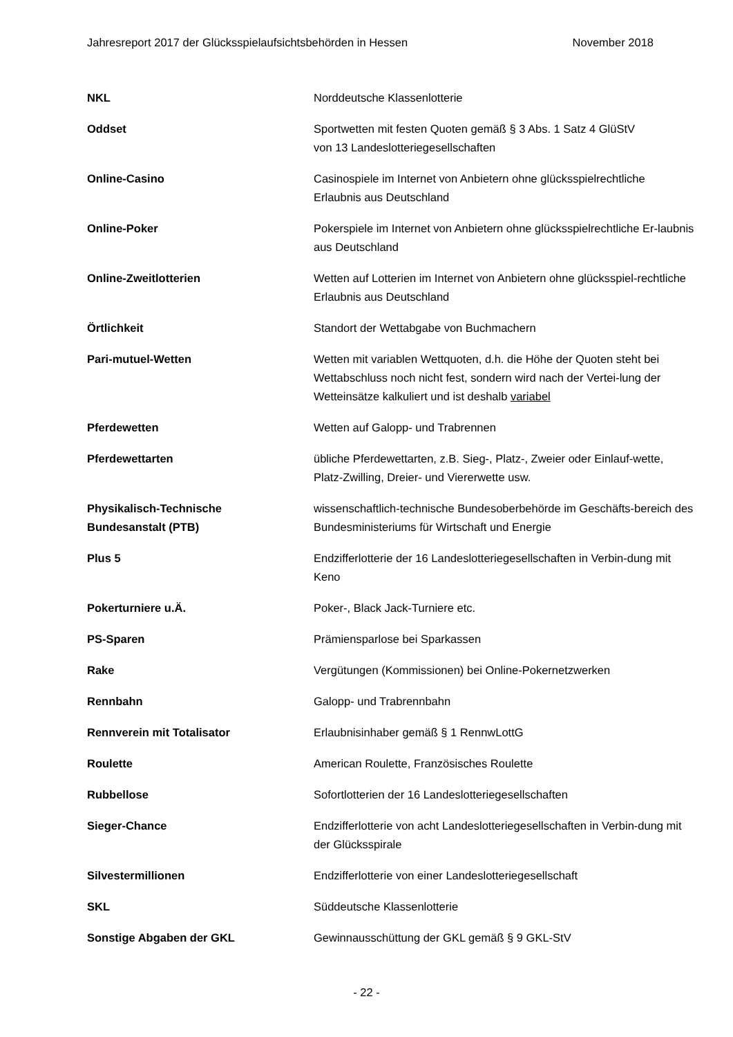Jahresreport 2017 der Glücksspielaufsichtsbehörden in Hessen November 2018
NKL Norddeutsche Klassenlotterie
Oddset Sportwetten mit festen Quoten gemäß § 3 Abs. 1 Satz 4 GlüStV
von 13 Landeslotteriegesellschaften
Online-Casino Casinospiele im Internet von Anbietern ohne glücksspielrechtliche Erlaubnis aus Deutschland
Online-Poker Pokerspiele im Internet von Anbietern ohne glücksspielrechtliche Er-laubnis aus Deutschland
Online-Zweitlotterien Wetten auf Lotterien im Internet von Anbietern ohne glücksspiel-rechtliche Erlaubnis aus Deutschland
Örtlichkeit Standort der Wettabgabe von Buchmachern
Pari-mutuel-Wetten Wetten mit variablen Wettquoten, d.h. die Höhe der Quoten steht bei Wettabschluss noch nicht fest, sondern wird nach der Vertei-lung der Wetteinsätze kalkuliert und ist deshalb variabel
Pferdewetten Wetten auf Galopp- und Trabrennen
Pferdewettarten übliche Pferdewettarten, z.B. Sieg-, Platz-, Zweier oder Einlauf-wette, Platz-Zwilling, Dreier- und Viererwette usw.
Physikalisch-Technische
Bundesanstalt (PTB)
wissenschaftlich-technische Bundesoberbehörde im Geschäfts-bereich des Bundesministeriums für Wirtschaft und Energie
Plus 5 Endzifferlotterie der 16 Landeslotteriegesellschaften in Verbin-dung mit Keno
Pokerturniere u.Ä. Poker-, Black Jack-Turniere etc.
PS-Sparen Prämiensparlose bei Sparkassen
Rake Vergütungen (Kommissionen) bei Online-Pokernetzwerken
Rennbahn Galopp- und Trabrennbahn
Rennverein mit Totalisator Erlaubnisinhaber gemäß § 1 RennwLottG
Roulette American Roulette, Französisches Roulette
Rubbellose Sofortlotterien der 16 Landeslotteriegesellschaften
Sieger-Chance Endzifferlotterie von acht Landeslotteriegesellschaften in Verbin-dung mit der Glücksspirale
Silvestermillionen Endzifferlotterie von einer Landeslotteriegesellschaft
SKL Süddeutsche Klassenlotterie
Sonstige Abgaben der GKL Gewinnausschüttung der GKL gemäß § 9 GKL-StV
- 22 -